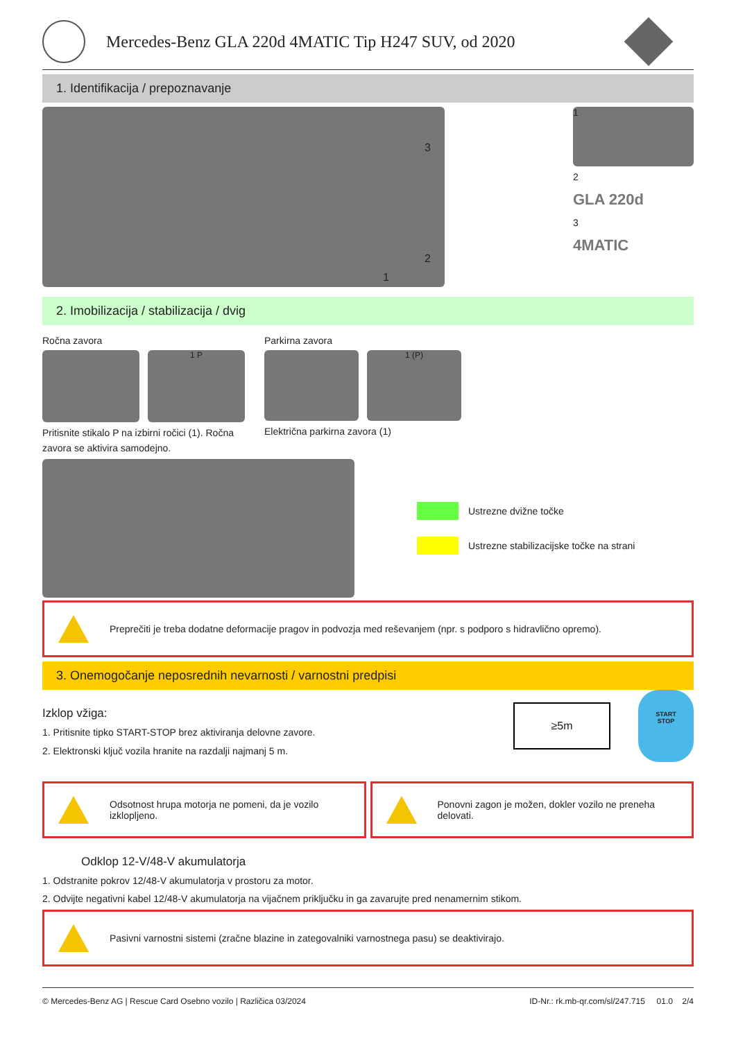Mercedes-Benz GLA 220d 4MATIC Tip H247 SUV, od 2020
1. Identifikacija / prepoznavanje
3
2
1
1
2
GLA 220d
3
4MATIC
2. Imobilizacija / stabilizacija / dvig
Ročna zavora
1 P
Pritisnite stikalo P na izbirni ročici (1). Ročna zavora se aktivira samodejno.
Parkirna zavora
1 (P)
Električna parkirna zavora (1)
Ustrezne dvižne točke
Ustrezne stabilizacijske točke na strani
Preprečiti je treba dodatne deformacije pragov in podvozja med reševanjem (npr. s podporo s hidravlično opremo).
3. Onemogočanje neposrednih nevarnosti / varnostni predpisi
Izklop vžiga:
1. Pritisnite tipko START-STOP brez aktiviranja delovne zavore.
2. Elektronski ključ vozila hranite na razdalji najmanj 5 m.
≥5m
START
STOP
Odsotnost hrupa motorja ne pomeni, da je vozilo izklopljeno.
Ponovni zagon je možen, dokler vozilo ne preneha delovati.
Odklop 12-V/48-V akumulatorja
1. Odstranite pokrov 12/48-V akumulatorja v prostoru za motor.
2. Odvijte negativni kabel 12/48-V akumulatorja na vijačnem priključku in ga zavarujte pred nenamernim stikom.
Pasivni varnostni sistemi (zračne blazine in zategovalniki varnostnega pasu) se deaktivirajo.
© Mercedes-Benz AG | Rescue Card Osebno vozilo | Različica 03/2024 ID-Nr.: rk.mb-qr.com/sl/247.715 01.0 2/4